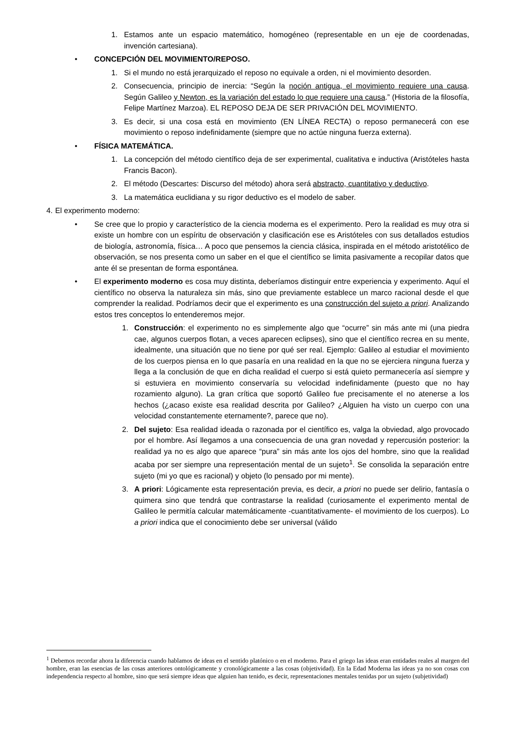1. Estamos ante un espacio matemático, homogéneo (representable en un eje de coordenadas, invención cartesiana).
• CONCEPCIÓN DEL MOVIMIENTO/REPOSO.
1. Si el mundo no está jerarquizado el reposo no equivale a orden, ni el movimiento desorden.
2. Consecuencia, principio de inercia: “Según la noción antigua, el movimiento requiere una causa. Según Galileo y Newton, es la variación del estado lo que requiere una causa.” (Historia de la filosofía, Felipe Martínez Marzoa). EL REPOSO DEJA DE SER PRIVACIÓN DEL MOVIMIENTO.
3. Es decir, si una cosa está en movimiento (EN LÍNEA RECTA) o reposo permanecerá con ese movimiento o reposo indefinidamente (siempre que no actúe ninguna fuerza externa).
• FÍSICA MATEMÁTICA.
1. La concepción del método científico deja de ser experimental, cualitativa e inductiva (Aristóteles hasta Francis Bacon).
2. El método (Descartes: Discurso del método) ahora será abstracto, cuantitativo y deductivo.
3. La matemática euclidiana y su rigor deductivo es el modelo de saber.
4.
El experimento moderno:
• Se cree que lo propio y característico de la ciencia moderna es el experimento. Pero la realidad es muy otra si existe un hombre con un espíritu de observación y clasificación ese es Aristóteles con sus detallados estudios de biología, astronomía, física… A poco que pensemos la ciencia clásica, inspirada en el método aristotélico de observación, se nos presenta como un saber en el que el científico se limita pasivamente a recopilar datos que ante él se presentan de forma espontánea.
• El experimento moderno es cosa muy distinta, deberíamos distinguir entre experiencia y experimento. Aquí el científico no observa la naturaleza sin más, sino que previamente establece un marco racional desde el que comprender la realidad. Podríamos decir que el experimento es una construcción del sujeto a priori. Analizando estos tres conceptos lo entenderemos mejor.
1. Construcción: el experimento no es simplemente algo que “ocurre” sin más ante mi (una piedra cae, algunos cuerpos flotan, a veces aparecen eclipses), sino que el científico recrea en su mente, idealmente, una situación que no tiene por qué ser real. Ejemplo: Galileo al estudiar el movimiento de los cuerpos piensa en lo que pasaría en una realidad en la que no se ejerciera ninguna fuerza y llega a la conclusión de que en dicha realidad el cuerpo si está quieto permanecería así siempre y si estuviera en movimiento conservaría su velocidad indefinidamente (puesto que no hay rozamiento alguno). La gran crítica que soportó Galileo fue precisamente el no atenerse a los hechos (¿acaso existe esa realidad descrita por Galileo? ¿Alguien ha visto un cuerpo con una velocidad constantemente eternamente?, parece que no).
2. Del sujeto: Esa realidad ideada o razonada por el científico es, valga la obviedad, algo provocado por el hombre. Así llegamos a una consecuencia de una gran novedad y repercusión posterior: la realidad ya no es algo que aparece “pura” sin más ante los ojos del hombre, sino que la realidad acaba por ser siempre una representación mental de un sujeto<sup>1</sup>. Se consolida la separación entre sujeto (mi yo que es racional) y objeto (lo pensado por mi mente).
3. A priori: Lógicamente esta representación previa, es decir, a priori no puede ser delirio, fantasía o quimera sino que tendrá que contrastarse la realidad (curiosamente el experimento mental de Galileo le permitía calcular matemáticamente -cuantitativamente- el movimiento de los cuerpos). Lo a priori indica que el conocimiento debe ser universal (válido
<sup>1</sup> Debemos recordar ahora la diferencia cuando hablamos de ideas en el sentido platónico o en el moderno. Para el griego las ideas eran entidades reales al margen del hombre, eran las esencias de las cosas anteriores ontológicamente y cronológicamente a las cosas (objetividad). En la Edad Moderna las ideas ya no son cosas con independencia respecto al hombre, sino que será siempre ideas que alguien han tenido, es decir, representaciones mentales tenidas por un sujeto (subjetividad)